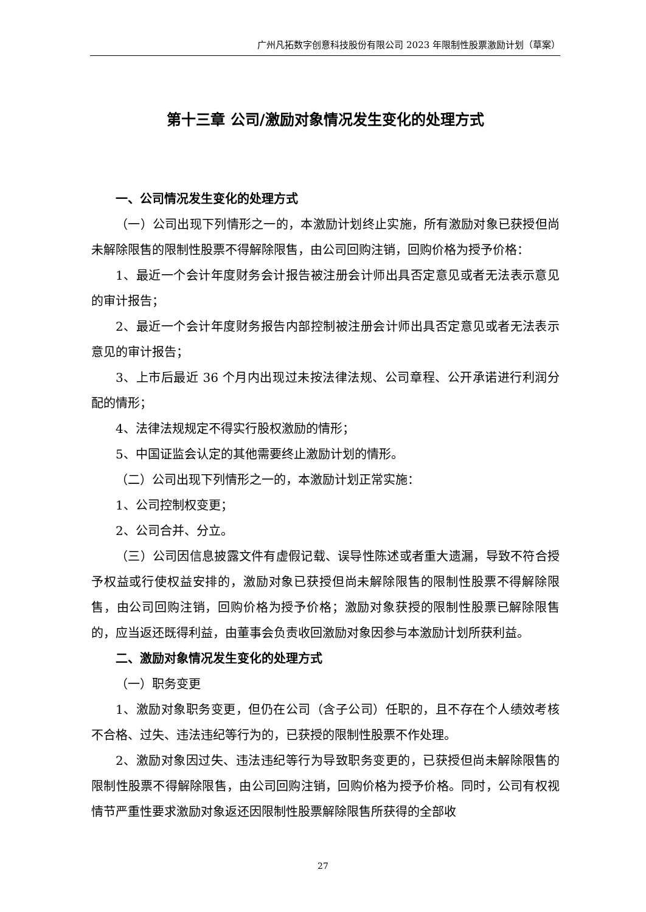广州凡拓数字创意科技股份有限公司 2023 年限制性股票激励计划（草案）
第十三章 公司/激励对象情况发生变化的处理方式
一、公司情况发生变化的处理方式
（一）公司出现下列情形之一的，本激励计划终止实施，所有激励对象已获授但尚未解除限售的限制性股票不得解除限售，由公司回购注销，回购价格为授予价格：
1、最近一个会计年度财务会计报告被注册会计师出具否定意见或者无法表示意见的审计报告；
2、最近一个会计年度财务报告内部控制被注册会计师出具否定意见或者无法表示意见的审计报告；
3、上市后最近 36 个月内出现过未按法律法规、公司章程、公开承诺进行利润分配的情形；
4、法律法规规定不得实行股权激励的情形；
5、中国证监会认定的其他需要终止激励计划的情形。
（二）公司出现下列情形之一的，本激励计划正常实施：
1、公司控制权变更；
2、公司合并、分立。
（三）公司因信息披露文件有虚假记载、误导性陈述或者重大遗漏，导致不符合授予权益或行使权益安排的，激励对象已获授但尚未解除限售的限制性股票不得解除限售，由公司回购注销，回购价格为授予价格；激励对象获授的限制性股票已解除限售的，应当返还既得利益，由董事会负责收回激励对象因参与本激励计划所获利益。
二、激励对象情况发生变化的处理方式
（一）职务变更
1、激励对象职务变更，但仍在公司（含子公司）任职的，且不存在个人绩效考核不合格、过失、违法违纪等行为的，已获授的限制性股票不作处理。
2、激励对象因过失、违法违纪等行为导致职务变更的，已获授但尚未解除限售的限制性股票不得解除限售，由公司回购注销，回购价格为授予价格。同时，公司有权视情节严重性要求激励对象返还因限制性股票解除限售所获得的全部收
27